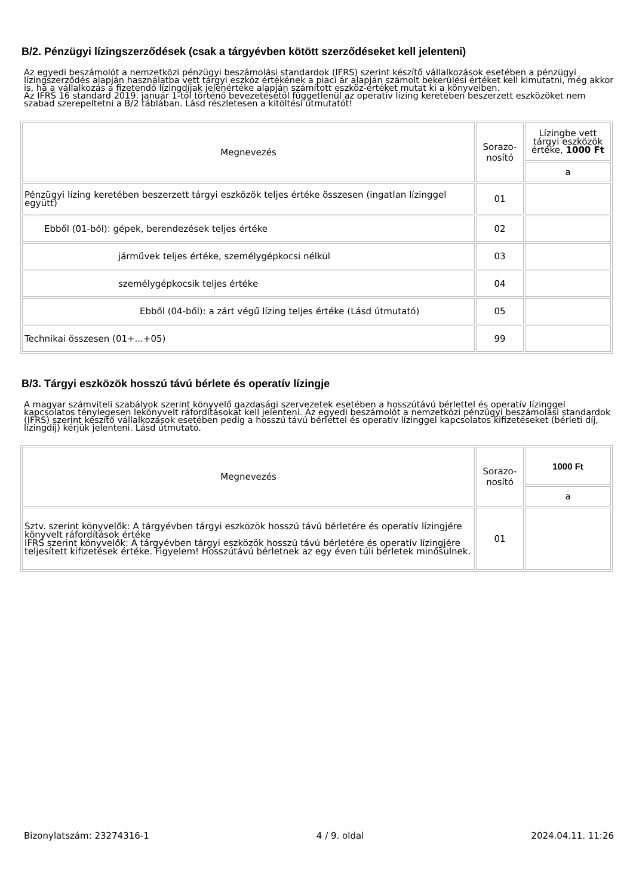B/2. Pénzügyi lízingszerződések (csak a tárgyévben kötött szerződéseket kell jelenteni)
Az egyedi beszámolót a nemzetközi pénzügyi beszámolási standardok (IFRS) szerint készítő vállalkozások esetében a pénzügyi lízingszerződés alapján használatba vett tárgyi eszköz értékének a piaci ár alapján számolt bekerülési értéket kell kimutatni, még akkor is, ha a vállalkozás a fizetendő lízingdíjak jelenértéke alapján számított eszköz-értéket mutat ki a könyveiben.
Az IFRS 16 standard 2019. január 1-től történő bevezetésétől függetlenül az operatív lízing keretében beszerzett eszközöket nem szabad szerepeltetni a B/2 táblában. Lásd részletesen a kitöltési útmutatót!
| Megnevezés | Sorazo- nosító | Lízingbe vett tárgyi eszközök értéke, 1000 Ft |
| --- | --- | --- |
| | | a |
| Pénzügyi lízing keretében beszerzett tárgyi eszközök teljes értéke összesen (ingatlan lízinggel együtt) | 01 | |
| Ebből (01-ből): gépek, berendezések teljes értéke | 02 | |
| járművek teljes értéke, személygépkocsi nélkül | 03 | |
| személygépkocsik teljes értéke | 04 | |
| Ebből (04-ből): a zárt végű lízing teljes értéke (Lásd útmutató) | 05 | |
| Technikai összesen (01+...+05) | 99 | |
B/3. Tárgyi eszközök hosszú távú bérlete és operatív lízingje
A magyar számviteli szabályok szerint könyvelő gazdasági szervezetek esetében a hosszútávú bérlettel és operatív lízinggel kapcsolatos ténylegesen lekönyvelt ráfordításokat kell jelenteni. Az egyedi beszámolót a nemzetközi pénzügyi beszámolási standardok (IFRS) szerint készítő vállalkozások esetében pedig a hosszú távú bérlettel és operatív lízinggel kapcsolatos kifizetéseket (bérleti díj, lízingdíj) kérjük jelenteni. Lásd útmutató.
| Megnevezés | Sorazo- nosító | 1000 Ft |
| --- | --- | --- |
| | | a |
| Sztv. szerint könyvelők: A tárgyévben tárgyi eszközök hosszú távú bérletére és operatív lízingjére könyvelt ráfordítások értéke IFRS szerint könyvelők: A tárgyévben tárgyi eszközök hosszú távú bérletére és operatív lízingjére teljesített kifizetések értéke. Figyelem! Hosszútávú bérletnek az egy éven túli bérletek minősülnek. | 01 | |
Bizonylatszám: 23274316-1 4 / 9. oldal 2024.04.11. 11:26